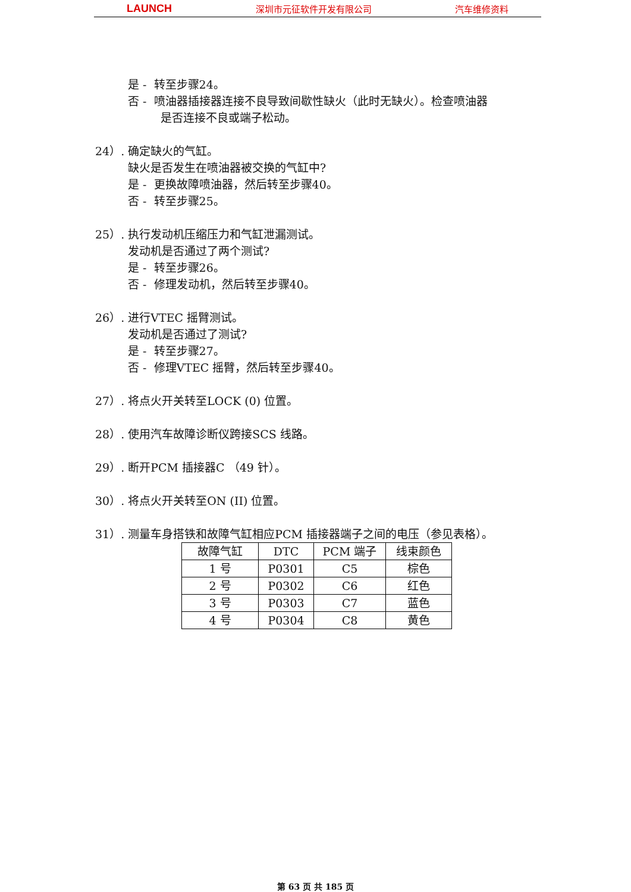LAUNCH 深圳市元征软件开发有限公司 汽车维修资料
是 - 转至步骤24。
否 - 喷油器插接器连接不良导致间歇性缺火（此时无缺火）。检查喷油器
是否连接不良或端子松动。
24）. 确定缺火的气缸。
缺火是否发生在喷油器被交换的气缸中?
是 - 更换故障喷油器，然后转至步骤40。
否 - 转至步骤25。
25）. 执行发动机压缩压力和气缸泄漏测试。
发动机是否通过了两个测试?
是 - 转至步骤26。
否 - 修理发动机，然后转至步骤40。
26）. 进行VTEC 摇臂测试。
发动机是否通过了测试?
是 - 转至步骤27。
否 - 修理VTEC 摇臂，然后转至步骤40。
27）. 将点火开关转至LOCK (0) 位置。
28）. 使用汽车故障诊断仪跨接SCS 线路。
29）. 断开PCM 插接器C （49 针）。
30）. 将点火开关转至ON (II) 位置。
31）. 测量车身搭铁和故障气缸相应PCM 插接器端子之间的电压（参见表格）。
| 故障气缸 | DTC | PCM 端子 | 线束颜色 |
| --- | --- | --- | --- |
| 1 号 | P0301 | C5 | 棕色 |
| 2 号 | P0302 | C6 | 红色 |
| 3 号 | P0303 | C7 | 蓝色 |
| 4 号 | P0304 | C8 | 黄色 |
第 63 页 共 185 页